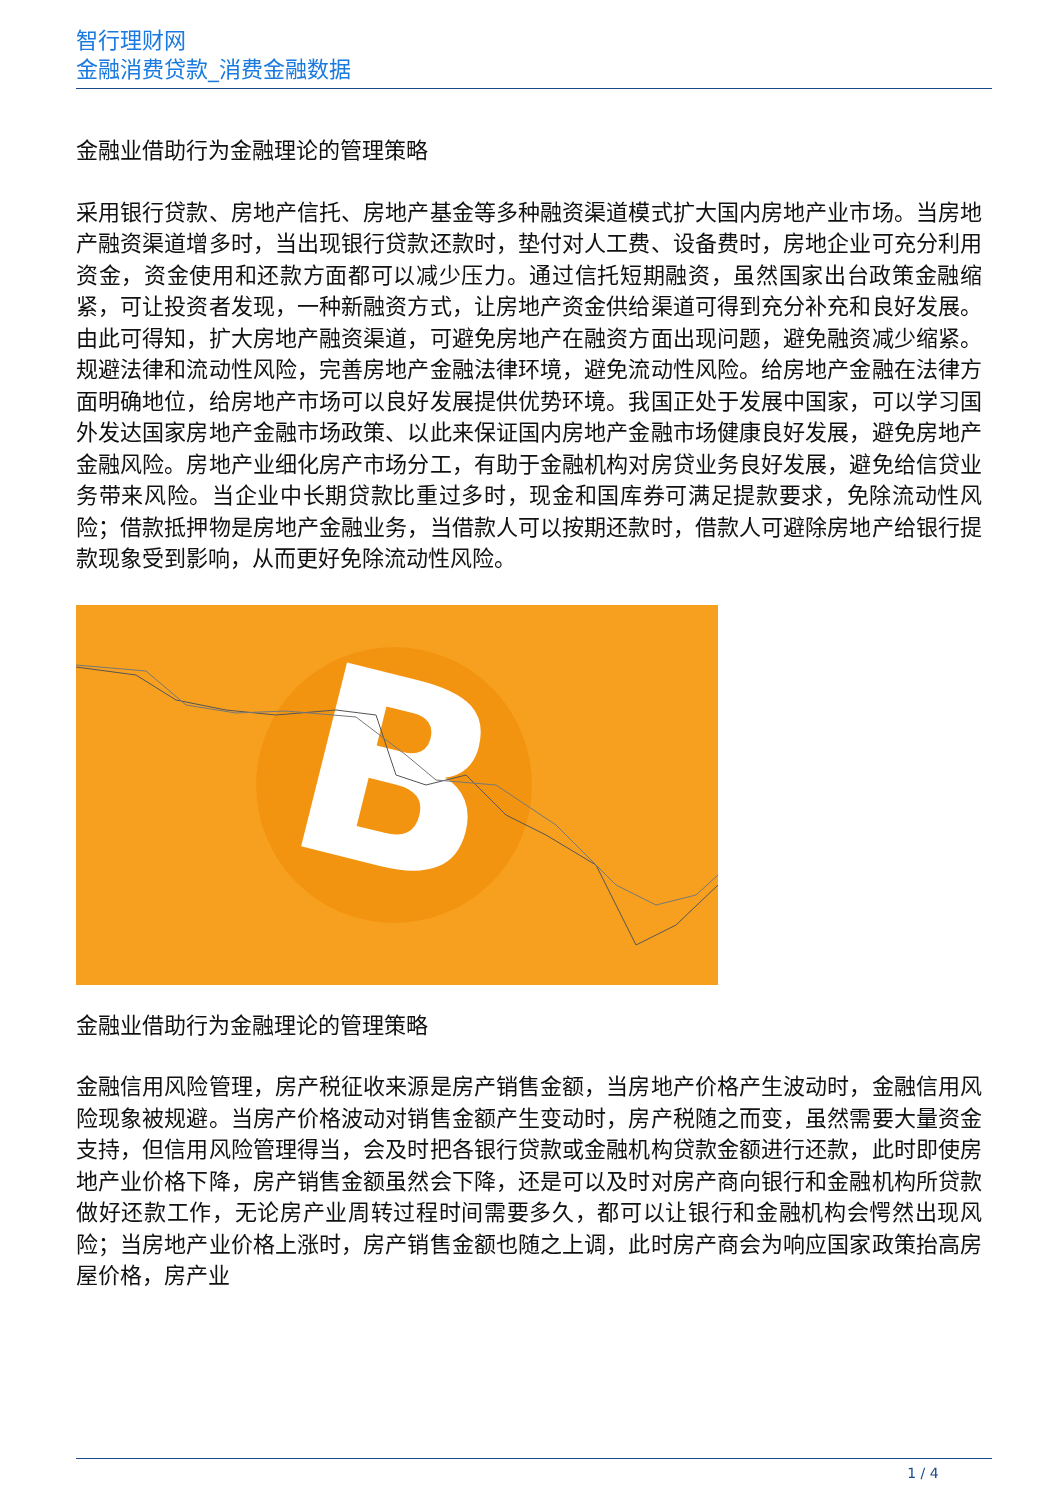智行理财网
金融消费贷款_消费金融数据
金融业借助行为金融理论的管理策略
采用银行贷款、房地产信托、房地产基金等多种融资渠道模式扩大国内房地产业市场。当房地产融资渠道增多时，当出现银行贷款还款时，垫付对人工费、设备费时，房地企业可充分利用资金，资金使用和还款方面都可以减少压力。通过信托短期融资，虽然国家出台政策金融缩紧，可让投资者发现，一种新融资方式，让房地产资金供给渠道可得到充分补充和良好发展。由此可得知，扩大房地产融资渠道，可避免房地产在融资方面出现问题，避免融资减少缩紧。规避法律和流动性风险，完善房地产金融法律环境，避免流动性风险。给房地产金融在法律方面明确地位，给房地产市场可以良好发展提供优势环境。我国正处于发展中国家，可以学习国外发达国家房地产金融市场政策、以此来保证国内房地产金融市场健康良好发展，避免房地产金融风险。房地产业细化房产市场分工，有助于金融机构对房贷业务良好发展，避免给信贷业务带来风险。当企业中长期贷款比重过多时，现金和国库券可满足提款要求，免除流动性风险；借款抵押物是房地产金融业务，当借款人可以按期还款时，借款人可避除房地产给银行提款现象受到影响，从而更好免除流动性风险。
B
金融业借助行为金融理论的管理策略
金融信用风险管理，房产税征收来源是房产销售金额，当房地产价格产生波动时，金融信用风险现象被规避。当房产价格波动对销售金额产生变动时，房产税随之而变，虽然需要大量资金支持，但信用风险管理得当，会及时把各银行贷款或金融机构贷款金额进行还款，此时即使房地产业价格下降，房产销售金额虽然会下降，还是可以及时对房产商向银行和金融机构所贷款做好还款工作，无论房产业周转过程时间需要多久，都可以让银行和金融机构会愕然出现风险；当房地产业价格上涨时，房产销售金额也随之上调，此时房产商会为响应国家政策抬高房屋价格，房产业
1 / 4